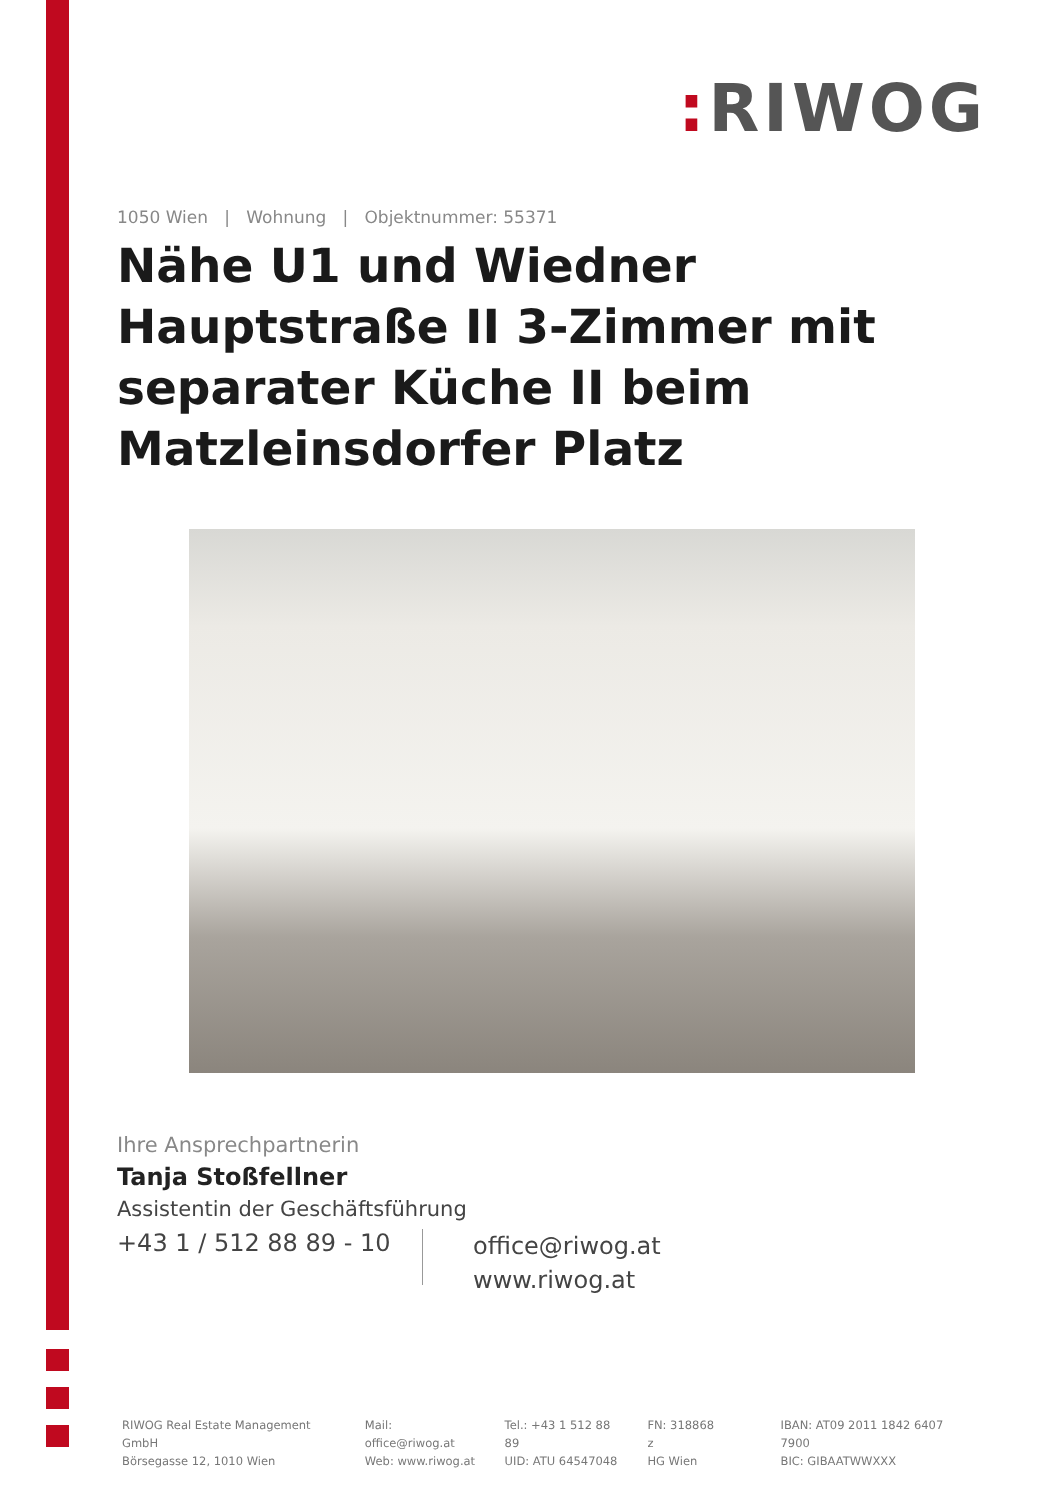: RIWOG
1050 Wien | Wohnung | Objektnummer: 55371
Nähe U1 und Wiedner Hauptstraße II 3-Zimmer mit separater Küche II beim Matzleinsdorfer Platz
Ihre Ansprechpartnerin
Tanja Stoßfellner
Assistentin der Geschäftsführung
+43 1 / 512 88 89 - 10
office@riwog.at
www.riwog.at
RIWOG Real Estate Management GmbH
Börsegasse 12, 1010 Wien
Mail: office@riwog.at
Web: www.riwog.at
Tel.: +43 1 512 88 89
UID: ATU 64547048
FN: 318868 z
HG Wien
IBAN: AT09 2011 1842 6407 7900
BIC: GIBAATWWXXX